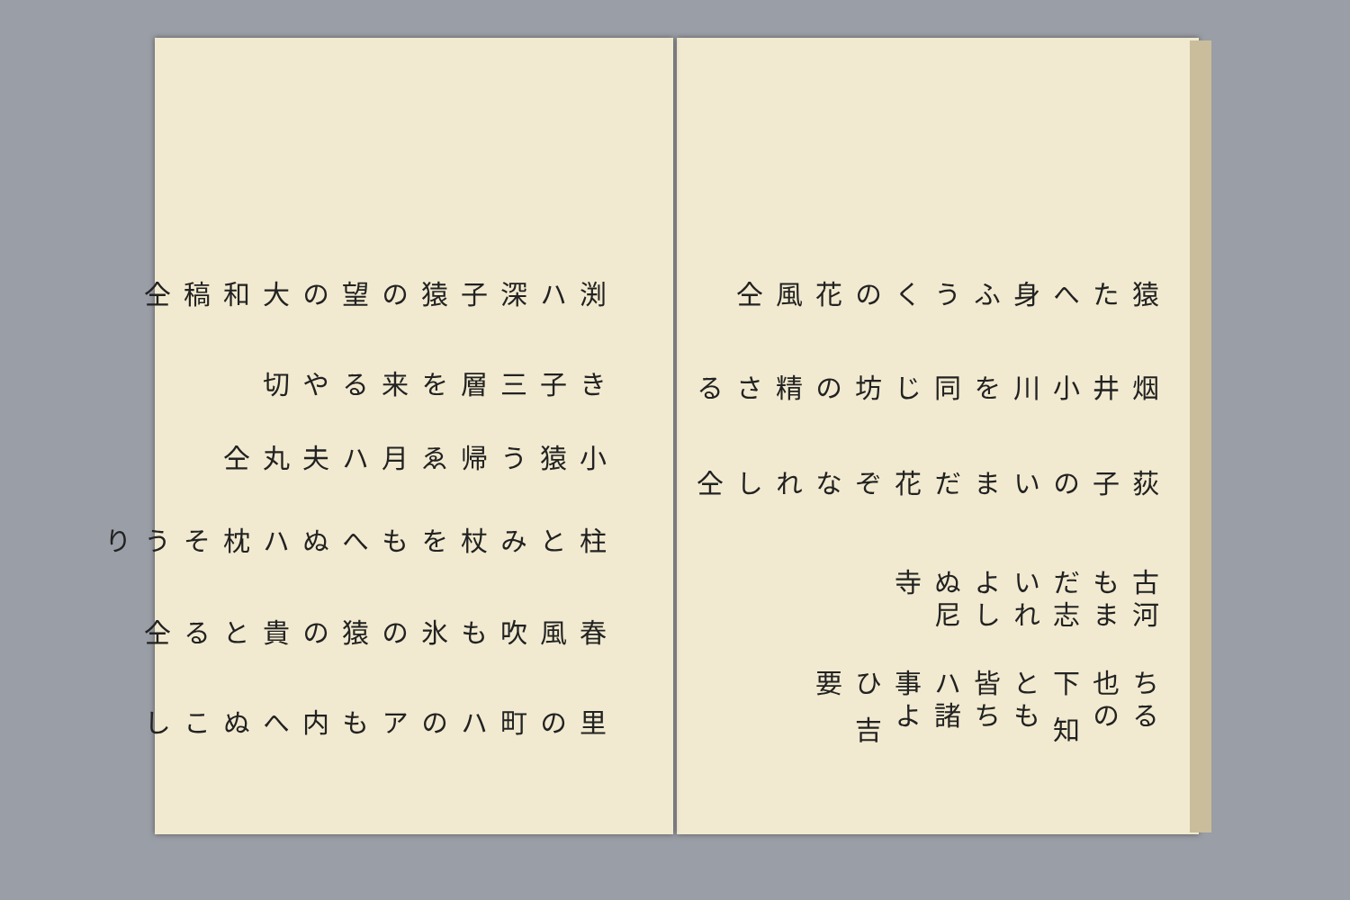ちる也の下 知とも皆ちハ諸事よひ 吉要
古河もまだ志いれよしぬ尼寺
荻子のいまだ花ぞなれし 仝
烟井小川を同じ坊の精さる
猿たへ身ふうくの花風 仝
里の町ハのアも内へぬこし
春風吹も氷の猿の貴とる 仝
柱とみ杖をもへぬハ枕そうり
小猿う帰ゑ月ハ夫 丸 仝
き子三層を来るや切
渕ハ深子猿の望の大和稿 仝